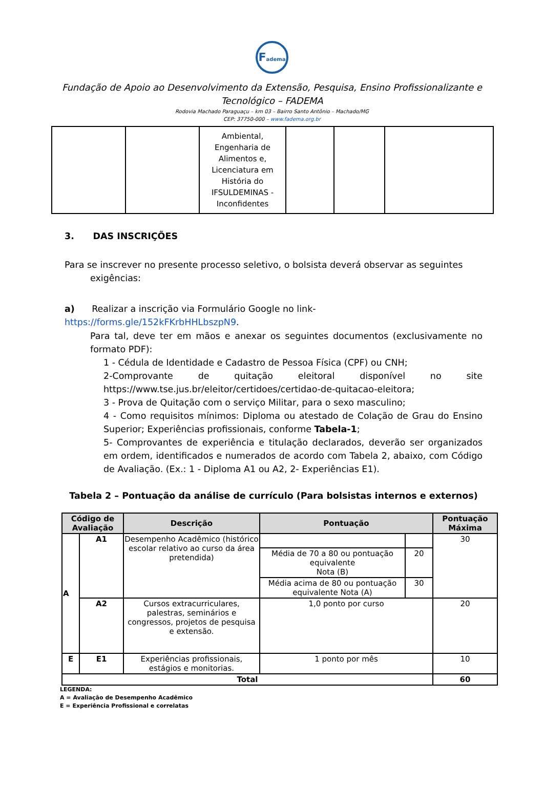Fadema
Fundação de Apoio ao Desenvolvimento da Extensão, Pesquisa, Ensino Profissionalizante e Tecnológico – FADEMA
Rodovia Machado Paraguaçu – km 03 – Bairro Santo Antônio – Machado/MG
CEP: 37750-000 – www.fadema.org.br
| | | Ambiental, Engenharia de Alimentos e, Licenciatura em História do IFSULDEMINAS - Inconfidentes | | | |
3. DAS INSCRIÇÕES
Para se inscrever no presente processo seletivo, o bolsista deverá observar as seguintes
exigências:
a) Realizar a inscrição via Formulário Google no link- https://forms.gle/152kFKrbHHLbszpN9.
Para tal, deve ter em mãos e anexar os seguintes documentos (exclusivamente no formato PDF):
1 - Cédula de Identidade e Cadastro de Pessoa Física (CPF) ou CNH;
2-Comprovante de quitação eleitoral disponível no site https://www.tse.jus.br/eleitor/certidoes/certidao-de-quitacao-eleitora;
3 - Prova de Quitação com o serviço Militar, para o sexo masculino;
4 - Como requisitos mínimos: Diploma ou atestado de Colação de Grau do Ensino Superior; Experiências profissionais, conforme Tabela-1;
5- Comprovantes de experiência e titulação declarados, deverão ser organizados em ordem, identificados e numerados de acordo com Tabela 2, abaixo, com Código de Avaliação. (Ex.: 1 - Diploma A1 ou A2, 2- Experiências E1).
Tabela 2 – Pontuação da análise de currículo (Para bolsistas internos e externos)
| Código de Avaliação | | Descrição | Pontuação | | Pontuação Máxima |
| --- | --- | --- | --- | --- | --- |
| A | A1 | Desempenho Acadêmico (histórico escolar relativo ao curso da área pretendida) | | | 30 |
| | | | Média de 70 a 80 ou pontuação equivalente Nota (B) | 20 | |
| | | | Média acima de 80 ou pontuação equivalente Nota (A) | 30 | |
| | A2 | Cursos extracurriculares, palestras, seminários e congressos, projetos de pesquisa e extensão. | 1,0 ponto por curso | | 20 |
| E | E1 | Experiências profissionais, estágios e monitorias. | 1 ponto por mês | | 10 |
| Total | | | | | 60 |
LEGENDA:
A = Avaliação de Desempenho Acadêmico
E = Experiência Profissional e correlatas